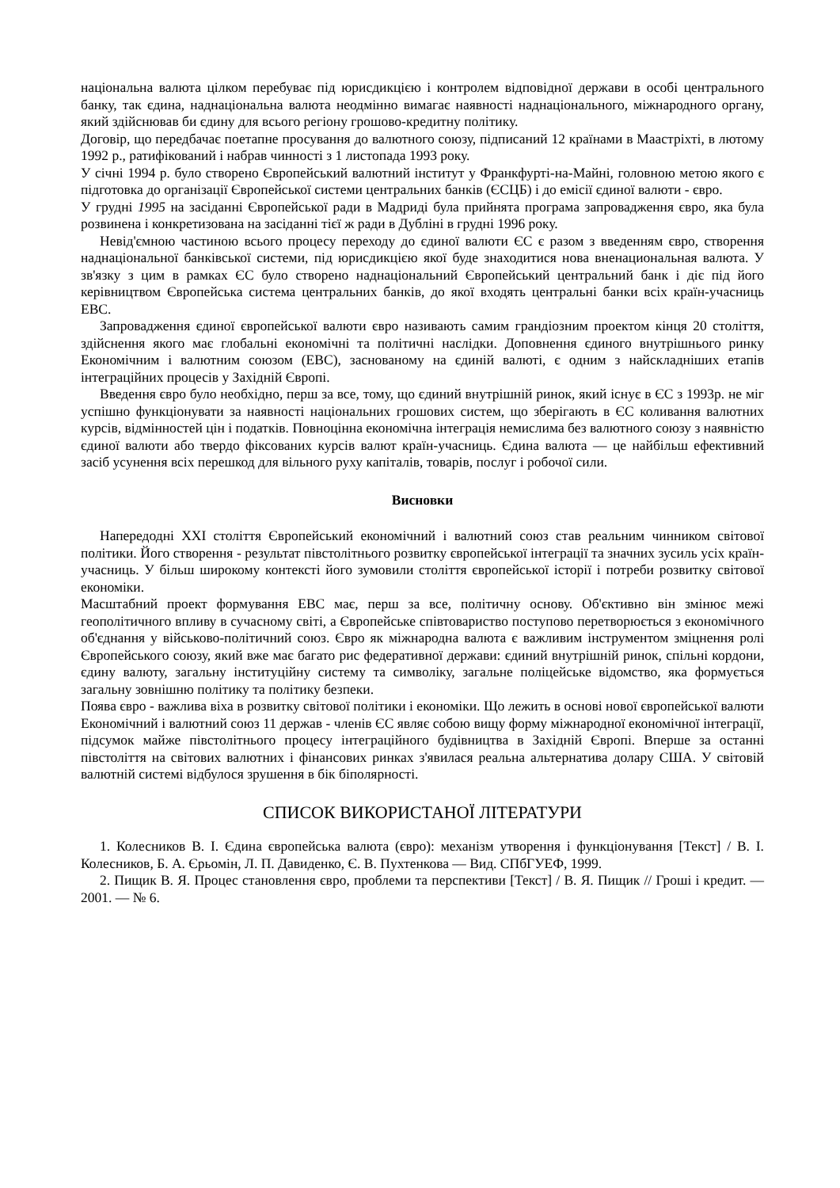національна валюта цілком перебуває під юрисдикцією і контролем відповідної держави в особі центрального банку, так єдина, наднаціональна валюта неодмінно вимагає наявності наднаціонального, міжнародного органу, який здійснював би єдину для всього регіону грошово-кредитну політику.
Договір, що передбачає поетапне просування до валютного союзу, підписаний 12 країнами в Маастріхті, в лютому 1992 р., ратифікований і набрав чинності з 1 листопада 1993 року.
У січні 1994 р. було створено Європейський валютний інститут у Франкфурті-на-Майні, головною метою якого є підготовка до організації Європейської системи центральних банків (ЄСЦБ) і до емісії єдиної валюти - євро.
У грудні 1995 на засіданні Європейської ради в Мадриді була прийнята програма запровадження євро, яка була розвинена і конкретизована на засіданні тієї ж ради в Дубліні в грудні 1996 року.
Невід'ємною частиною всього процесу переходу до єдиної валюти ЄС є разом з введенням євро, створення наднаціональної банківської системи, під юрисдикцією якої буде знаходитися нова вненациональная валюта. У зв'язку з цим в рамках ЄС було створено наднаціональний Європейський центральний банк і діє під його керівництвом Європейська система центральних банків, до якої входять центральні банки всіх країн-учасниць ЕВС.
Запровадження єдиної європейської валюти євро називають самим грандіозним проектом кінця 20 століття, здійснення якого має глобальні економічні та політичні наслідки. Доповнення єдиного внутрішнього ринку Економічним і валютним союзом (ЕВС), заснованому на єдиній валюті, є одним з найскладніших етапів інтеграційних процесів у Західній Європі.
Введення євро було необхідно, перш за все, тому, що єдиний внутрішній ринок, який існує в ЄС з 1993р. не міг успішно функціонувати за наявності національних грошових систем, що зберігають в ЄС коливання валютних курсів, відмінностей цін і податків. Повноцінна економічна інтеграція немислима без валютного союзу з наявністю єдиної валюти або твердо фіксованих курсів валют країн-учасниць. Єдина валюта — це найбільш ефективний засіб усунення всіх перешкод для вільного руху капіталів, товарів, послуг і робочої сили.
Висновки
Напередодні XXI століття Європейський економічний і валютний союз став реальним чинником світової політики. Його створення - результат півстолітнього розвитку європейської інтеграції та значних зусиль усіх країн-учасниць. У більш широкому контексті його зумовили століття європейської історії і потреби розвитку світової економіки.
Масштабний проект формування ЕВС має, перш за все, політичну основу. Об'єктивно він змінює межі геополітичного впливу в сучасному світі, а Європейське співтовариство поступово перетворюється з економічного об'єднання у військово-політичний союз. Євро як міжнародна валюта є важливим інструментом зміцнення ролі Європейського союзу, який вже має багато рис федеративної держави: єдиний внутрішній ринок, спільні кордони, єдину валюту, загальну інституційну систему та символіку, загальне поліцейське відомство, яка формується загальну зовнішню політику та політику безпеки.
Поява євро - важлива віха в розвитку світової політики і економіки. Що лежить в основі нової європейської валюти Економічний і валютний союз 11 держав - членів ЄС являє собою вищу форму міжнародної економічної інтеграції, підсумок майже півстолітнього процесу інтеграційного будівництва в Західній Європі. Вперше за останні півстоліття на світових валютних і фінансових ринках з'явилася реальна альтернатива долару США. У світовій валютній системі відбулося зрушення в бік біполярності.
СПИСОК ВИКОРИСТАНОЇ ЛІТЕРАТУРИ
1. Колесников В. І. Єдина європейська валюта (євро): механізм утворення і функціонування [Текст] / В. І. Колесников, Б. А. Єрьомін, Л. П. Давиденко, Є. В. Пухтенкова — Вид. СПбГУЕФ, 1999.
2. Пищик В. Я. Процес становлення євро, проблеми та перспективи [Текст] / В. Я. Пищик // Гроші і кредит. — 2001. — № 6.